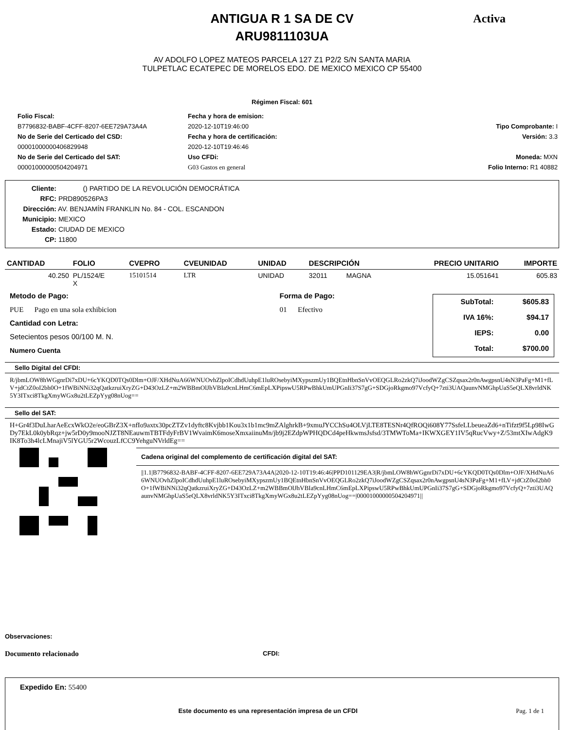Activa
ANTIGUA R 1 SA DE CV
ARU9811103UA
AV ADOLFO LOPEZ MATEOS PARCELA 127 Z1 P2/2 S/N SANTA MARIA
TULPETLAC ECATEPEC DE MORELOS EDO. DE MEXICO MEXICO CP 55400
Régimen Fiscal: 601
Folio Fiscal:
Fecha y hora de emision:
B7796832-BABF-4CFF-8207-6EE729A73A4A
2020-12-10T19:46:00
Tipo Comprobante: I
No de Serie del Certicado del CSD:
Fecha y hora de certificación:
Versión: 3.3
00001000000406829948
2020-12-10T19:46:46
No de Serie del Certicado del SAT:
Uso CFDi:
Moneda: MXN
00001000000504204971
G03 Gastos en general
Folio Interno: R1 40882
Cliente: () PARTIDO DE LA REVOLUCIÓN DEMOCRÁTICA
RFC: PRD890526PA3
Dirección: AV. BENJAMÍN FRANKLIN No. 84 - COL. ESCANDON
Municipio: MEXICO
Estado: CIUDAD DE MEXICO
CP: 11800
| CANTIDAD | FOLIO | CVEPRO | CVEUNIDAD | UNIDAD | DESCRIPCIÓN | | PRECIO UNITARIO | IMPORTE |
| --- | --- | --- | --- | --- | --- | --- | --- | --- |
| 40.250 | PL/1524/E X | 15101514 | LTR | UNIDAD | 32011 | MAGNA | 15.051641 | 605.83 |
Metodo de Pago:
PUE Pago en una sola exhibicion
Cantidad con Letra:
Setecientos pesos 00/100 M. N.
Numero Cuenta
Forma de Pago:
01 Efectivo
| SubTotal: | $605.83 |
| IVA 16%: | $94.17 |
| IEPS: | 0.00 |
| Total: | $700.00 |
Sello Digital del CFDI:
R/jbmLOW8hWGgnrDi7xDU+6cYKQD0TQs0Dlm+OJF/XHdNuA66WNUOvhZlpoICdhdUuhpE1luROsebyiMXypszmUy1BQEtnHbnSnVvOEQGLRo2zkQ7iJoodWZgCSZqsax2r0nAwgpsnU4sN3PaFg+M1+fLV+jdCtZ0oI2bh0O+1fWBiNNi32qQatkzruiXryZG+D43OzLZ+m2WBBmOlJhVBIa9cnLHmC6mEpLXPipswU5RPwBhkUmUPGnIi37S7gG+SDGjoRkgmo97VcfyQ+7zti3UAQaunvNMGhpUaS5eQLX8vrldNK5Y3ITxci8TkgXmyWGx8u2tLEZpYyg08nUog==
Sello del SAT:
H+Gr4f3DuLharAeEcxWkO2e/eoGBrZ3X+nfIo9axtx30pcZTZv1dyftc8Kvjbb1Kou3x1b1mc9mZAlghrkB+9xmuJYCChSu4OLVjLTE8TESNr4QfROQi608Y77SsfeLLbeueaZd6+nTifzt9f5Lp98IwGDy7EkL0k0ybRqz+jw5rD0y9mooNJZT8NEauwmTBTFdyFrBV1WvaimK6moseXmxaiinuMn/jb9j2EZdpWPHQDCd4peHkwmsJsfsd/3TMWToMa+IKWXGEY1IV5qRucVwy+Z/53mtXIwAdgK9IK8To3h4lcLMnajiV5lYGU5r2WcouzLfCC9YehguNVrldEg==
Cadena original del complemento de certificación digital del SAT:
||1.1|B7796832-BABF-4CFF-8207-6EE729A73A4A|2020-12-10T19:46:46|PPD101129EA3|R/jbmLOW8hWGgnrDi7xDU+6cYKQD0TQs0Dlm+OJF/XHdNuA66WNUOvhZlpoICdhdUuhpE1luROsebyiMXypszmUy1BQEtnHbnSnVvOEQGLRo2zkQ7iJoodWZgCSZqsax2r0nAwgpsnU4sN3PaFg+M1+fLV+jdCtZ0oI2bh0O+1fWBiNNi32qQatkzruiXryZG+D43OzLZ+m2WBBmOlJhVBIa9cnLHmC6mEpLXPipswU5RPwBhkUmUPGnIi37S7gG+SDGjoRkgmo97VcfyQ+7zti3UAQaunvNMGhpUaS5eQLX8vrldNK5Y3ITxci8TkgXmyWGx8u2tLEZpYyg08nUog==|00001000000504204971||
Observaciones:
Documento relacionado
CFDI:
Expedido En: 55400
Este documento es una representación impresa de un CFDI Pag. 1 de 1